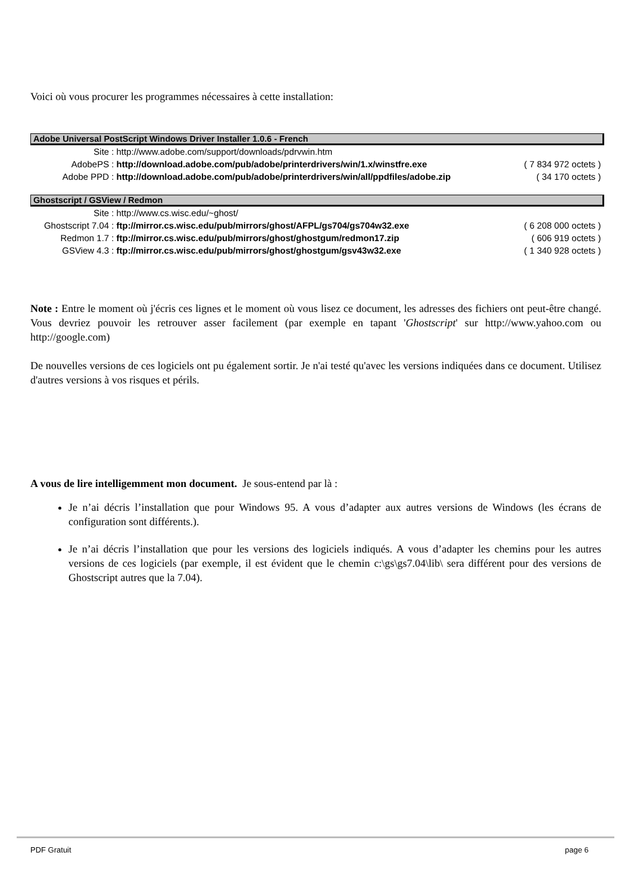Voici où vous procurer les programmes nécessaires à cette installation:
| Adobe Universal PostScript Windows Driver Installer 1.0.6 - French | | |
| --- | --- | --- |
| Site : | http://www.adobe.com/support/downloads/pdrvwin.htm | |
| AdobePS : | http://download.adobe.com/pub/adobe/printerdrivers/win/1.x/winstfre.exe | ( 7 834 972 octets ) |
| Adobe PPD : | http://download.adobe.com/pub/adobe/printerdrivers/win/all/ppdfiles/adobe.zip | ( 34 170 octets ) |
| Ghostscript / GSView / Redmon | | |
| Site : | http://www.cs.wisc.edu/~ghost/ | |
| Ghostscript 7.04 : | ftp://mirror.cs.wisc.edu/pub/mirrors/ghost/AFPL/gs704/gs704w32.exe | ( 6 208 000 octets ) |
| Redmon 1.7 : | ftp://mirror.cs.wisc.edu/pub/mirrors/ghost/ghostgum/redmon17.zip | ( 606 919 octets ) |
| GSView 4.3 : | ftp://mirror.cs.wisc.edu/pub/mirrors/ghost/ghostgum/gsv43w32.exe | ( 1 340 928 octets ) |
Note : Entre le moment où j'écris ces lignes et le moment où vous lisez ce document, les adresses des fichiers ont peut-être changé. Vous devriez pouvoir les retrouver asser facilement (par exemple en tapant 'Ghostscript' sur http://www.yahoo.com ou http://google.com)
De nouvelles versions de ces logiciels ont pu également sortir. Je n'ai testé qu'avec les versions indiquées dans ce document. Utilisez d'autres versions à vos risques et périls.
A vous de lire intelligemment mon document. Je sous-entend par là :
Je n’ai décris l’installation que pour Windows 95. A vous d’adapter aux autres versions de Windows (les écrans de configuration sont différents.).
Je n’ai décris l’installation que pour les versions des logiciels indiqués. A vous d’adapter les chemins pour les autres versions de ces logiciels (par exemple, il est évident que le chemin c:\gs\gs7.04\lib\ sera différent pour des versions de Ghostscript autres que la 7.04).
PDF Gratuit page 6